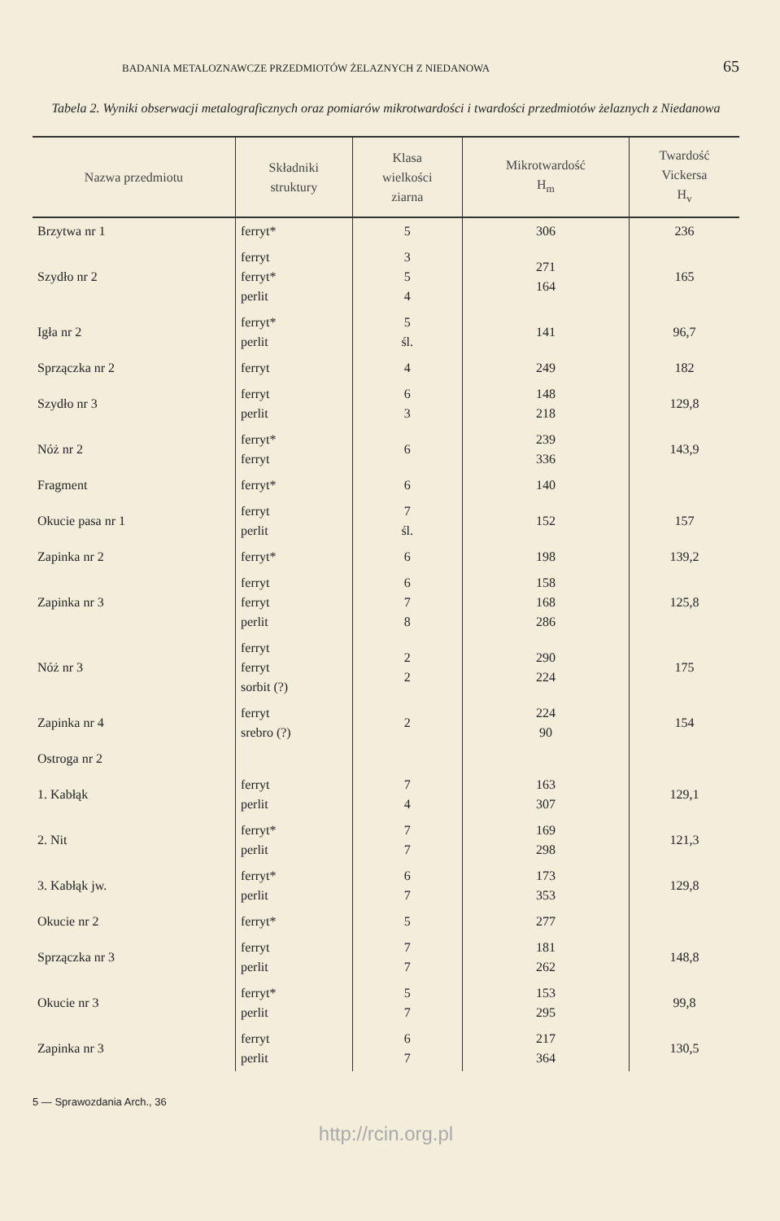BADANIA METALOZNAWCZE PRZEDMIOTÓW ŻELAZNYCH Z NIEDANOWA 65
Tabela 2. Wyniki obserwacji metalograficznych oraz pomiarów mikrotwardości i twardości przedmiotów żelaznych z Niedanowa
| Nazwa przedmiotu | Składniki struktury | Klasa wielkości ziarna | Mikrotwardość H<sub>m</sub> | Twardość Vickersa H<sub>v</sub> |
| --- | --- | --- | --- | --- |
| Brzytwa nr 1 | ferryt* | 5 | 306 | 236 |
| Szydło nr 2 | ferryt ferryt* perlit | 3 5 4 | 271 164 | 165 |
| Igła nr 2 | ferryt* perlit | 5 śl. | 141 | 96,7 |
| Sprzączka nr 2 | ferryt | 4 | 249 | 182 |
| Szydło nr 3 | ferryt perlit | 6 3 | 148 218 | 129,8 |
| Nóż nr 2 | ferryt* ferryt | 6 | 239 336 | 143,9 |
| Fragment | ferryt* | 6 | 140 | |
| Okucie pasa nr 1 | ferryt perlit | 7 śl. | 152 | 157 |
| Zapinka nr 2 | ferryt* | 6 | 198 | 139,2 |
| Zapinka nr 3 | ferryt ferryt perlit | 6 7 8 | 158 168 286 | 125,8 |
| Nóż nr 3 | ferryt ferryt sorbit (?) | 2 2 | 290 224 | 175 |
| Zapinka nr 4 | ferryt srebro (?) | 2 | 224 90 | 154 |
| Ostroga nr 2 | | | | |
| 1. Kabłąk | ferryt perlit | 7 4 | 163 307 | 129,1 |
| 2. Nit | ferryt* perlit | 7 7 | 169 298 | 121,3 |
| 3. Kabłąk jw. | ferryt* perlit | 6 7 | 173 353 | 129,8 |
| Okucie nr 2 | ferryt* | 5 | 277 | |
| Sprzączka nr 3 | ferryt perlit | 7 7 | 181 262 | 148,8 |
| Okucie nr 3 | ferryt* perlit | 5 7 | 153 295 | 99,8 |
| Zapinka nr 3 | ferryt perlit | 6 7 | 217 364 | 130,5 |
5 — Sprawozdania Arch., 36
http://rcin.org.pl